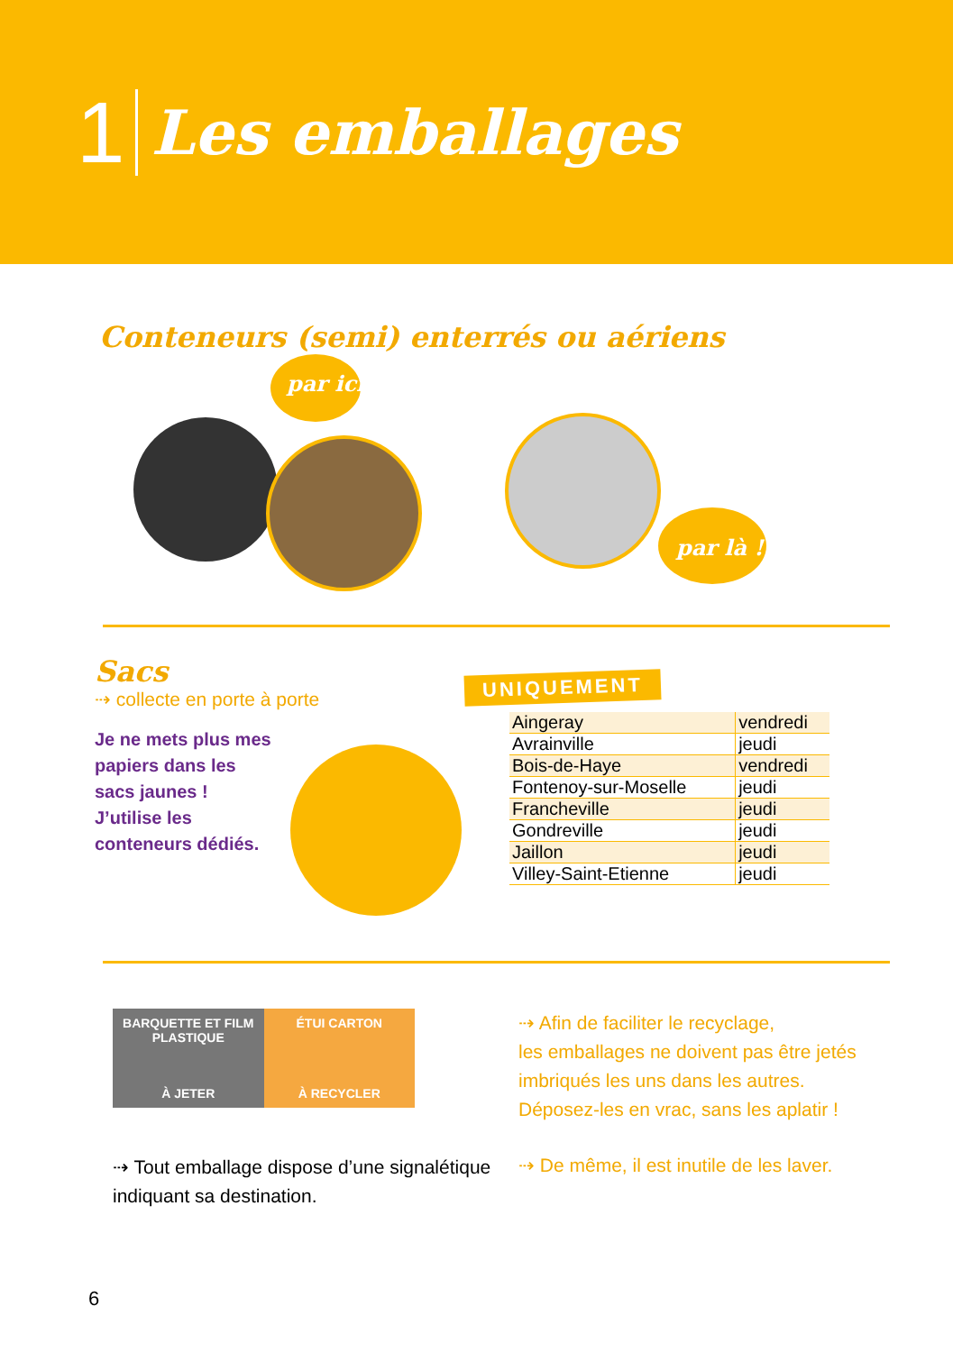1 Les emballages
Conteneurs (semi) enterrés ou aériens
par ici !
par là !
Sacs
⇢ collecte en porte à porte
Je ne mets plus mes papiers dans les sacs jaunes ! J’utilise les conteneurs dédiés.
UNIQUEMENT
| Aingeray | vendredi |
| Avrainville | jeudi |
| Bois-de-Haye | vendredi |
| Fontenoy-sur-Moselle | jeudi |
| Francheville | jeudi |
| Gondreville | jeudi |
| Jaillon | jeudi |
| Villey-Saint-Etienne | jeudi |
BARQUETTE ET FILM PLASTIQUE
À JETER
ÉTUI CARTON
À RECYCLER
⇢ Tout emballage dispose d’une signalétique indiquant sa destination.
⇢ Afin de faciliter le recyclage,
les emballages ne doivent pas être jetés
imbriqués les uns dans les autres.
Déposez-les en vrac, sans les aplatir !
⇢ De même, il est inutile de les laver.
6